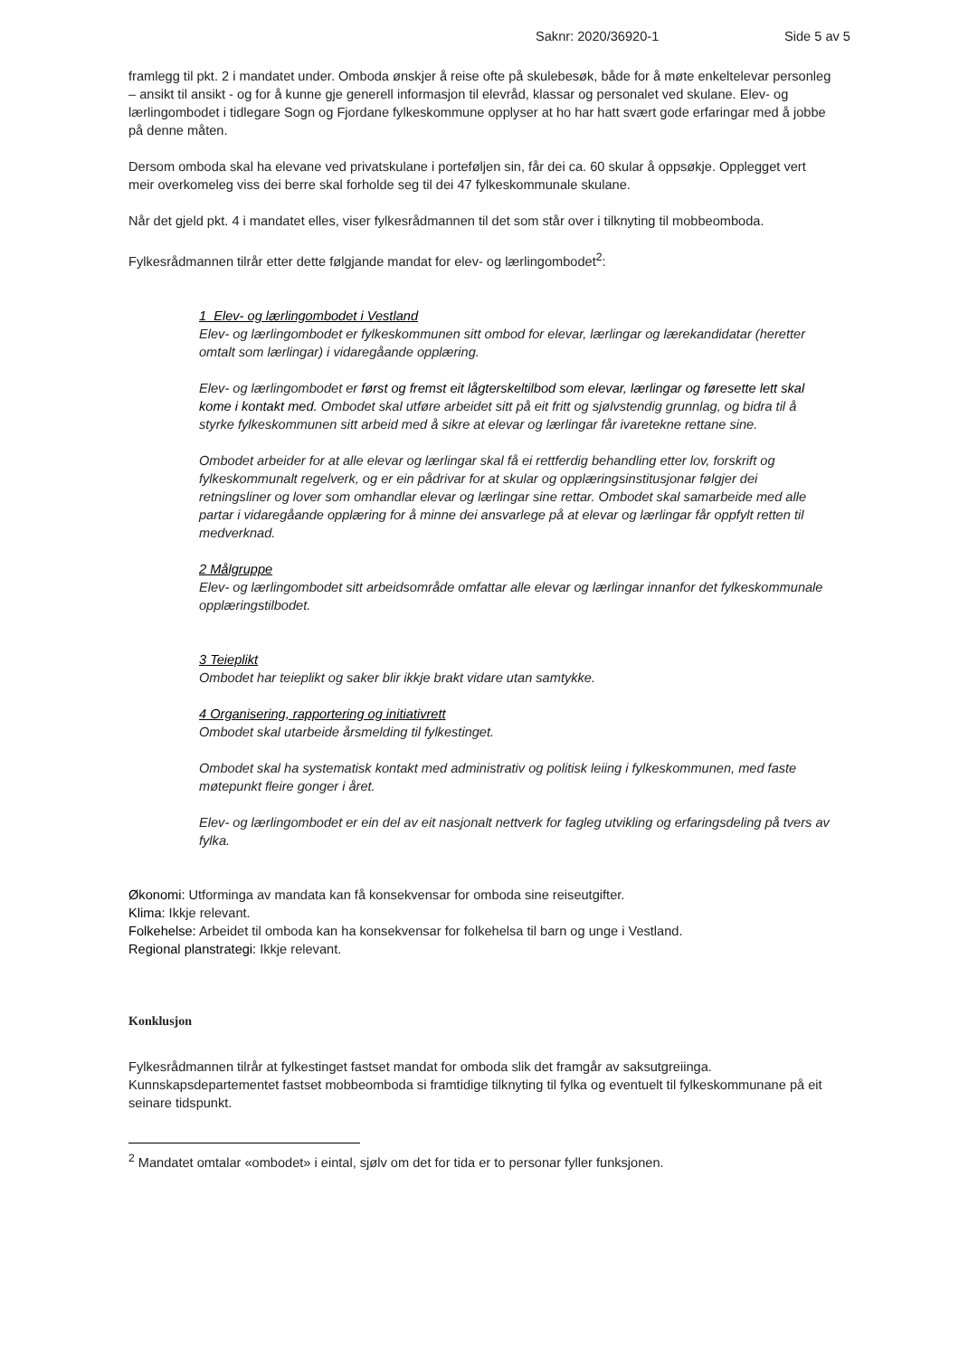Saknr: 2020/36920-1 Side 5 av 5
framlegg til pkt. 2 i mandatet under. Omboda ønskjer å reise ofte på skulebesøk, både for å møte enkeltelevar personleg – ansikt til ansikt - og for å kunne gje generell informasjon til elevråd, klassar og personalet ved skulane. Elev- og lærlingombodet i tidlegare Sogn og Fjordane fylkeskommune opplyser at ho har hatt svært gode erfaringar med å jobbe på denne måten.
Dersom omboda skal ha elevane ved privatskulane i porteføljen sin, får dei ca. 60 skular å oppsøkje. Opplegget vert meir overkomeleg viss dei berre skal forholde seg til dei 47 fylkeskommunale skulane.
Når det gjeld pkt. 4 i mandatet elles, viser fylkesrådmannen til det som står over i tilknyting til mobbeomboda.
Fylkesrådmannen tilrår etter dette følgjande mandat for elev- og lærlingombodet<sup>2</sup>:
1 Elev- og lærlingombodet i Vestland
Elev- og lærlingombodet er fylkeskommunen sitt ombod for elevar, lærlingar og lærekandidatar (heretter omtalt som lærlingar) i vidaregåande opplæring.
Elev- og lærlingombodet er først og fremst eit lågterskeltilbod som elevar, lærlingar og føresette lett skal kome i kontakt med. Ombodet skal utføre arbeidet sitt på eit fritt og sjølvstendig grunnlag, og bidra til å styrke fylkeskommunen sitt arbeid med å sikre at elevar og lærlingar får ivaretekne rettane sine.
Ombodet arbeider for at alle elevar og lærlingar skal få ei rettferdig behandling etter lov, forskrift og fylkeskommunalt regelverk, og er ein pådrivar for at skular og opplæringsinstitusjonar følgjer dei retningsliner og lover som omhandlar elevar og lærlingar sine rettar. Ombodet skal samarbeide med alle partar i vidaregåande opplæring for å minne dei ansvarlege på at elevar og lærlingar får oppfylt retten til medverknad.
2 Målgruppe
Elev- og lærlingombodet sitt arbeidsområde omfattar alle elevar og lærlingar innanfor det fylkeskommunale opplæringstilbodet.
3 Teieplikt
Ombodet har teieplikt og saker blir ikkje brakt vidare utan samtykke.
4 Organisering, rapportering og initiativrett
Ombodet skal utarbeide årsmelding til fylkestinget.
Ombodet skal ha systematisk kontakt med administrativ og politisk leiing i fylkeskommunen, med faste møtepunkt fleire gonger i året.
Elev- og lærlingombodet er ein del av eit nasjonalt nettverk for fagleg utvikling og erfaringsdeling på tvers av fylka.
Økonomi: Utforminga av mandata kan få konsekvensar for omboda sine reiseutgifter.
Klima: Ikkje relevant.
Folkehelse: Arbeidet til omboda kan ha konsekvensar for folkehelsa til barn og unge i Vestland.
Regional planstrategi: Ikkje relevant.
Konklusjon
Fylkesrådmannen tilrår at fylkestinget fastset mandat for omboda slik det framgår av saksutgreiinga. Kunnskapsdepartementet fastset mobbeomboda si framtidige tilknyting til fylka og eventuelt til fylkeskommunane på eit seinare tidspunkt.
<sup>2</sup> Mandatet omtalar «ombodet» i eintal, sjølv om det for tida er to personar fyller funksjonen.